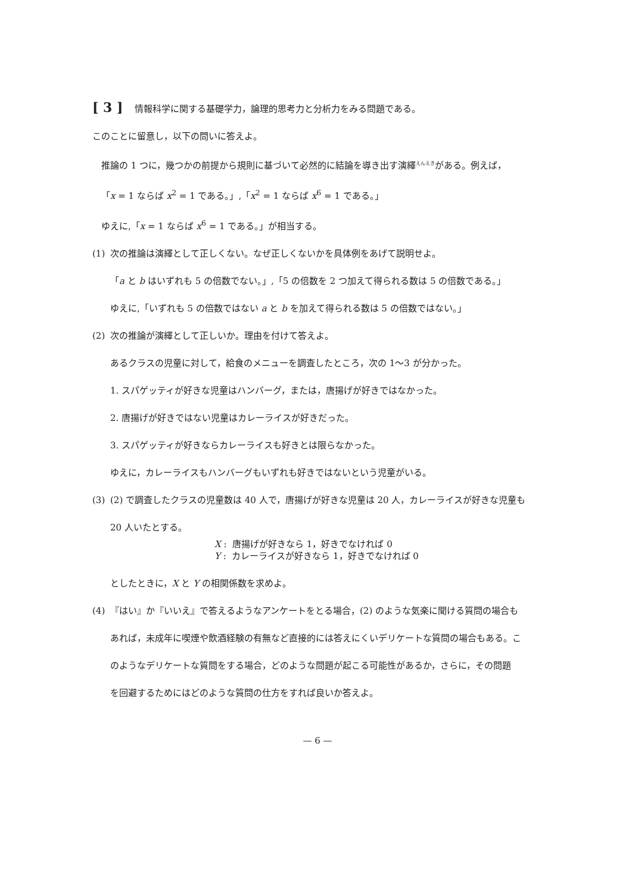[ 3 ] 情報科学に関する基礎学力，論理的思考力と分析力をみる問題である。
このことに留意し，以下の問いに答えよ。
推論の 1 つに，幾つかの前提から規則に基づいて必然的に結論を導き出す演繹<sup>えんえき</sup>がある。例えば，
「x = 1 ならば x<sup>2</sup> = 1 である。」,「x<sup>2</sup> = 1 ならば x<sup>6</sup> = 1 である。」
ゆえに,「x = 1 ならば x<sup>6</sup> = 1 である。」が相当する。
(1) 次の推論は演繹として正しくない。なぜ正しくないかを具体例をあげて説明せよ。
「a と b はいずれも 5 の倍数でない。」,「5 の倍数を 2 つ加えて得られる数は 5 の倍数である。」
ゆえに,「いずれも 5 の倍数ではない a と b を加えて得られる数は 5 の倍数ではない。」
(2) 次の推論が演繹として正しいか。理由を付けて答えよ。
あるクラスの児童に対して，給食のメニューを調査したところ，次の 1～3 が分かった。
1. スパゲッティが好きな児童はハンバーグ，または，唐揚げが好きではなかった。
2. 唐揚げが好きではない児童はカレーライスが好きだった。
3. スパゲッティが好きならカレーライスも好きとは限らなかった。
ゆえに，カレーライスもハンバーグもいずれも好きではないという児童がいる。
(3) (2) で調査したクラスの児童数は 40 人で，唐揚げが好きな児童は 20 人，カレーライスが好きな児童も
20 人いたとする。
X : 唐揚げが好きなら 1，好きでなければ 0
Y : カレーライスが好きなら 1，好きでなければ 0
としたときに，X と Y の相関係数を求めよ。
(4) 『はい』か『いいえ』で答えるようなアンケートをとる場合，(2) のような気楽に聞ける質問の場合も
あれば，未成年に喫煙や飲酒経験の有無など直接的には答えにくいデリケートな質問の場合もある。こ
のようなデリケートな質問をする場合，どのような問題が起こる可能性があるか，さらに，その問題
を回避するためにはどのような質問の仕方をすれば良いか答えよ。
— 6 —